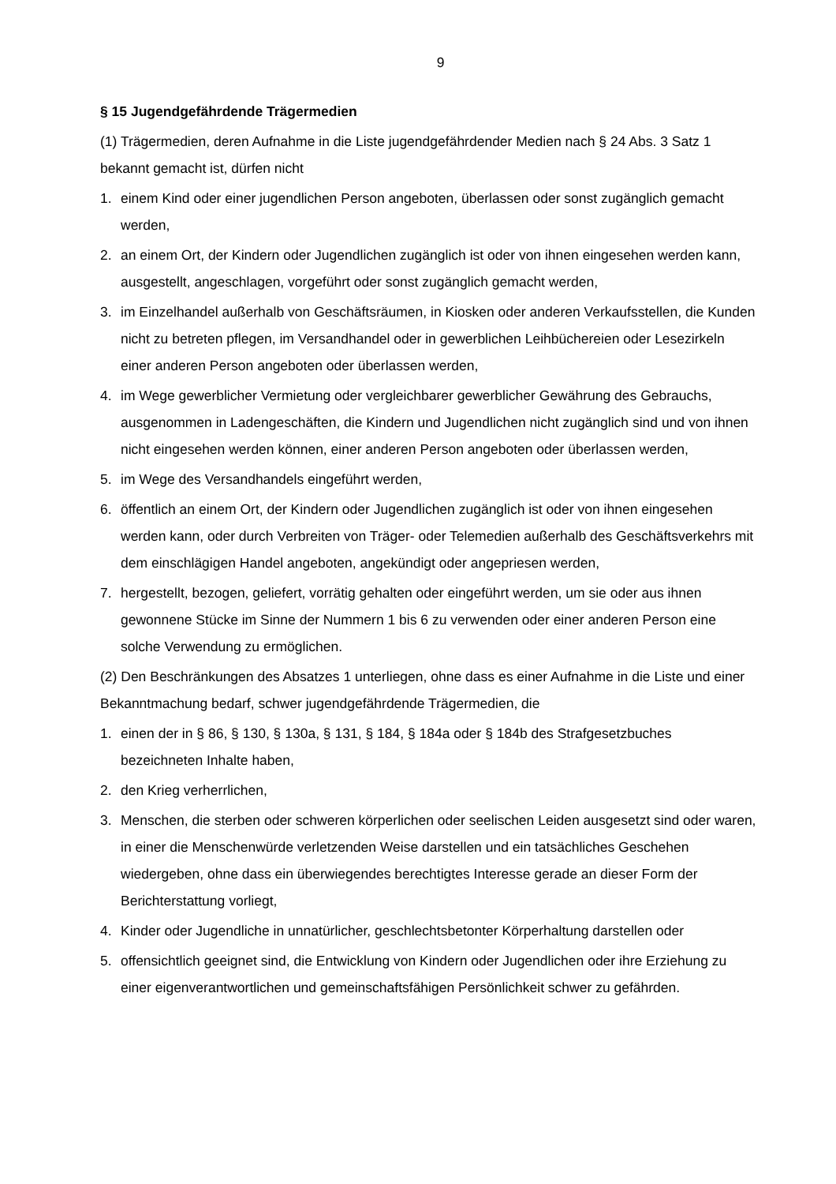9
§ 15 Jugendgefährdende Trägermedien
(1) Trägermedien, deren Aufnahme in die Liste jugendgefährdender Medien nach § 24 Abs. 3 Satz 1 bekannt gemacht ist, dürfen nicht
1. einem Kind oder einer jugendlichen Person angeboten, überlassen oder sonst zugänglich gemacht werden,
2. an einem Ort, der Kindern oder Jugendlichen zugänglich ist oder von ihnen eingesehen werden kann, ausgestellt, angeschlagen, vorgeführt oder sonst zugänglich gemacht werden,
3. im Einzelhandel außerhalb von Geschäftsräumen, in Kiosken oder anderen Verkaufsstellen, die Kunden nicht zu betreten pflegen, im Versandhandel oder in gewerblichen Leihbüchereien oder Lesezirkeln einer anderen Person angeboten oder überlassen werden,
4. im Wege gewerblicher Vermietung oder vergleichbarer gewerblicher Gewährung des Gebrauchs, ausgenommen in Ladengeschäften, die Kindern und Jugendlichen nicht zugänglich sind und von ihnen nicht eingesehen werden können, einer anderen Person angeboten oder überlassen werden,
5. im Wege des Versandhandels eingeführt werden,
6. öffentlich an einem Ort, der Kindern oder Jugendlichen zugänglich ist oder von ihnen eingesehen werden kann, oder durch Verbreiten von Träger- oder Telemedien außerhalb des Geschäftsverkehrs mit dem einschlägigen Handel angeboten, angekündigt oder angepriesen werden,
7. hergestellt, bezogen, geliefert, vorrätig gehalten oder eingeführt werden, um sie oder aus ihnen gewonnene Stücke im Sinne der Nummern 1 bis 6 zu verwenden oder einer anderen Person eine solche Verwendung zu ermöglichen.
(2) Den Beschränkungen des Absatzes 1 unterliegen, ohne dass es einer Aufnahme in die Liste und einer Bekanntmachung bedarf, schwer jugendgefährdende Trägermedien, die
1. einen der in § 86, § 130, § 130a, § 131, § 184, § 184a oder § 184b des Strafgesetzbuches bezeichneten Inhalte haben,
2. den Krieg verherrlichen,
3. Menschen, die sterben oder schweren körperlichen oder seelischen Leiden ausgesetzt sind oder waren, in einer die Menschenwürde verletzenden Weise darstellen und ein tatsächliches Geschehen wiedergeben, ohne dass ein überwiegendes berechtigtes Interesse gerade an dieser Form der Berichterstattung vorliegt,
4. Kinder oder Jugendliche in unnatürlicher, geschlechtsbetonter Körperhaltung darstellen oder
5. offensichtlich geeignet sind, die Entwicklung von Kindern oder Jugendlichen oder ihre Erziehung zu einer eigenverantwortlichen und gemeinschaftsfähigen Persönlichkeit schwer zu gefährden.